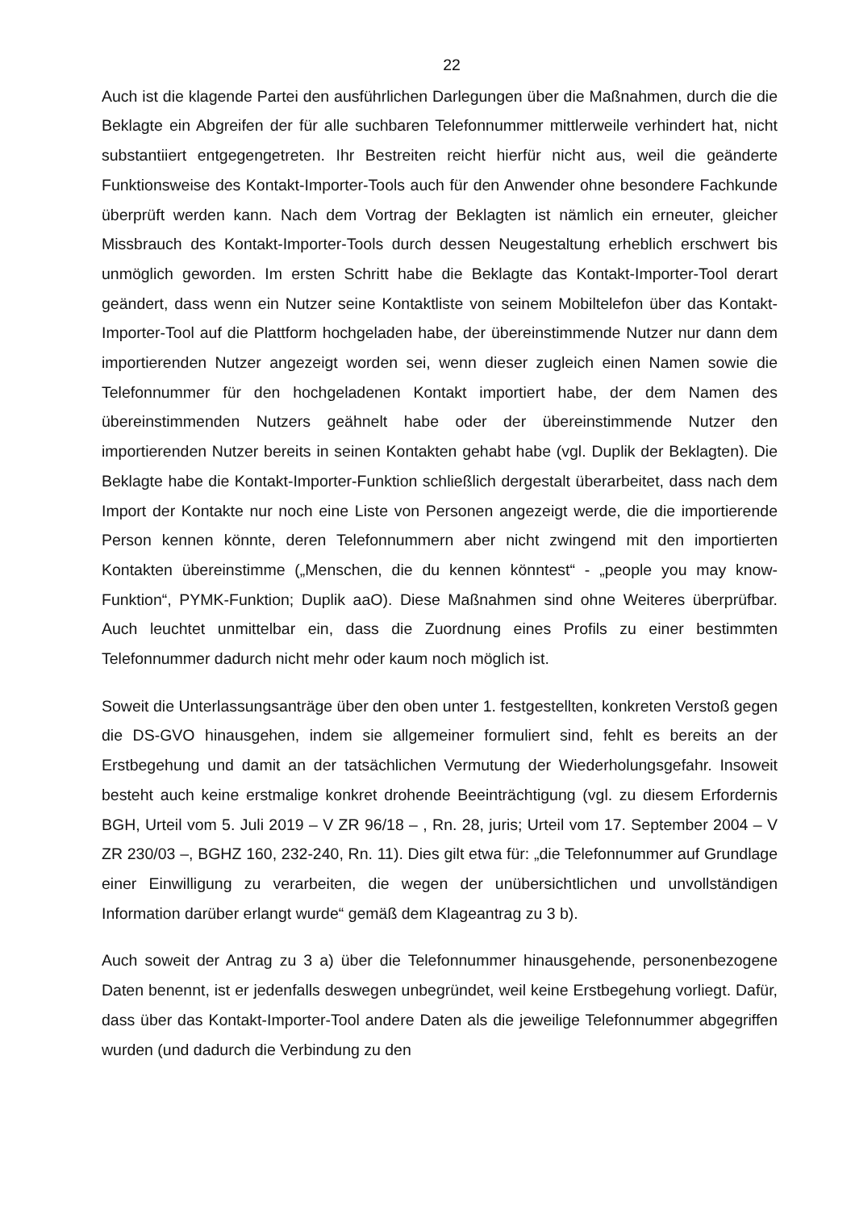22
Auch ist die klagende Partei den ausführlichen Darlegungen über die Maßnahmen, durch die die Beklagte ein Abgreifen der für alle suchbaren Telefonnummer mittlerweile verhindert hat, nicht substantiiert entgegengetreten. Ihr Bestreiten reicht hierfür nicht aus, weil die geänderte Funktionsweise des Kontakt-Importer-Tools auch für den Anwender ohne besondere Fachkunde überprüft werden kann. Nach dem Vortrag der Beklagten ist nämlich ein erneuter, gleicher Missbrauch des Kontakt-Importer-Tools durch dessen Neugestaltung erheblich erschwert bis unmöglich geworden. Im ersten Schritt habe die Beklagte das Kontakt-Importer-Tool derart geändert, dass wenn ein Nutzer seine Kontaktliste von seinem Mobiltelefon über das Kontakt-Importer-Tool auf die Plattform hochgeladen habe, der übereinstimmende Nutzer nur dann dem importierenden Nutzer angezeigt worden sei, wenn dieser zugleich einen Namen sowie die Telefonnummer für den hochgeladenen Kontakt importiert habe, der dem Namen des übereinstimmenden Nutzers geähnelt habe oder der übereinstimmende Nutzer den importierenden Nutzer bereits in seinen Kontakten gehabt habe (vgl. Duplik der Beklagten). Die Beklagte habe die Kontakt-Importer-Funktion schließlich dergestalt überarbeitet, dass nach dem Import der Kontakte nur noch eine Liste von Personen angezeigt werde, die die importierende Person kennen könnte, deren Telefonnummern aber nicht zwingend mit den importierten Kontakten übereinstimme („Menschen, die du kennen könntest“ - „people you may know-Funktion“, PYMK-Funktion; Duplik aaO). Diese Maßnahmen sind ohne Weiteres überprüfbar. Auch leuchtet unmittelbar ein, dass die Zuordnung eines Profils zu einer bestimmten Telefonnummer dadurch nicht mehr oder kaum noch möglich ist.
Soweit die Unterlassungsanträge über den oben unter 1. festgestellten, konkreten Verstoß gegen die DS-GVO hinausgehen, indem sie allgemeiner formuliert sind, fehlt es bereits an der Erstbegehung und damit an der tatsächlichen Vermutung der Wiederholungsgefahr. Insoweit besteht auch keine erstmalige konkret drohende Beeinträchtigung (vgl. zu diesem Erfordernis BGH, Urteil vom 5. Juli 2019 – V ZR 96/18 – , Rn. 28, juris; Urteil vom 17. September 2004 – V ZR 230/03 –, BGHZ 160, 232-240, Rn. 11). Dies gilt etwa für: „die Telefonnummer auf Grundlage einer Einwilligung zu verarbeiten, die wegen der unübersichtlichen und unvollständigen Information darüber erlangt wurde“ gemäß dem Klageantrag zu 3 b).
Auch soweit der Antrag zu 3 a) über die Telefonnummer hinausgehende, personenbezogene Daten benennt, ist er jedenfalls deswegen unbegründet, weil keine Erstbegehung vorliegt. Dafür, dass über das Kontakt-Importer-Tool andere Daten als die jeweilige Telefonnummer abgegriffen wurden (und dadurch die Verbindung zu den